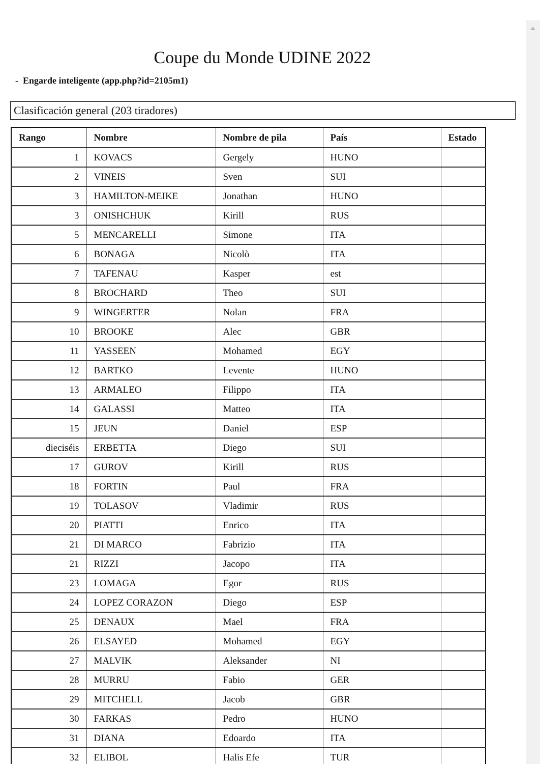Coupe du Monde UDINE 2022
- Engarde inteligente (app.php?id=2105m1)
Clasificación general (203 tiradores)
| Rango | Nombre | Nombre de pila | País | Estado |
| --- | --- | --- | --- | --- |
| 1 | KOVACS | Gergely | HUNO | |
| 2 | VINEIS | Sven | SUI | |
| 3 | HAMILTON-MEIKE | Jonathan | HUNO | |
| 3 | ONISHCHUK | Kirill | RUS | |
| 5 | MENCARELLI | Simone | ITA | |
| 6 | BONAGA | Nicolò | ITA | |
| 7 | TAFENAU | Kasper | est | |
| 8 | BROCHARD | Theo | SUI | |
| 9 | WINGERTER | Nolan | FRA | |
| 10 | BROOKE | Alec | GBR | |
| 11 | YASSEEN | Mohamed | EGY | |
| 12 | BARTKO | Levente | HUNO | |
| 13 | ARMALEO | Filippo | ITA | |
| 14 | GALASSI | Matteo | ITA | |
| 15 | JEUN | Daniel | ESP | |
| dieciséis | ERBETTA | Diego | SUI | |
| 17 | GUROV | Kirill | RUS | |
| 18 | FORTIN | Paul | FRA | |
| 19 | TOLASOV | Vladimir | RUS | |
| 20 | PIATTI | Enrico | ITA | |
| 21 | DI MARCO | Fabrizio | ITA | |
| 21 | RIZZI | Jacopo | ITA | |
| 23 | LOMAGA | Egor | RUS | |
| 24 | LOPEZ CORAZON | Diego | ESP | |
| 25 | DENAUX | Mael | FRA | |
| 26 | ELSAYED | Mohamed | EGY | |
| 27 | MALVIK | Aleksander | NI | |
| 28 | MURRU | Fabio | GER | |
| 29 | MITCHELL | Jacob | GBR | |
| 30 | FARKAS | Pedro | HUNO | |
| 31 | DIANA | Edoardo | ITA | |
| 32 | ELIBOL | Halis Efe | TUR | |